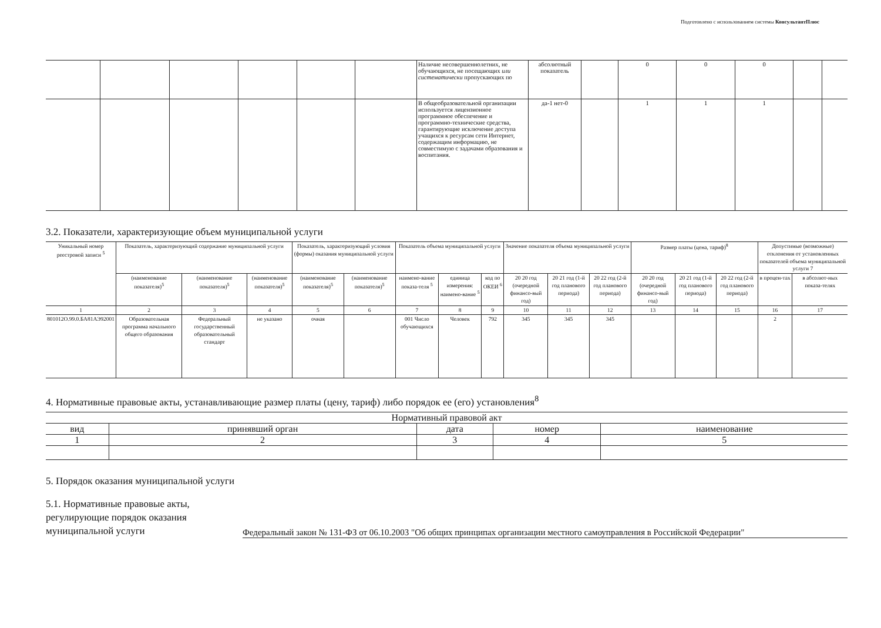Подготовлено с использованием системы КонсультантПлюс
| | | | | | | Наличие несовершеннолетних, не обучающихся, не посещающих или систематически пропускающих по | абсолютный показатель | | 0 | 0 | 0 | | |
| | | | | | | В общеобразовательной организации используется лицензионное программное обеспечение и программно-технические средства, гарантирующие исключение доступа учащихся к ресурсам сети Интернет, содержащим информацию, не совместимую с задачами образования и воспитания. | да-1 нет-0 | | 1 | 1 | 1 | | |
3.2. Показатели, характеризующие объем муниципальной услуги
| Уникальный номер реестровой записи <sup>5</sup> | Показатель, характеризующий содержание муниципальной услуги | | | Показатель, характеризующий условия (формы) оказания муниципальной услуги | | Показатель объема муниципальной услуги | | | Значение показателя объема муниципальной услуги | | | Размер платы (цена, тариф)<sup>8</sup> | | | Допустимые (возможные) отклонения от установленных показателей объема муниципальной услуги 7 | |
| --- | --- | --- | --- | --- | --- | --- | --- | --- | --- | --- | --- | --- | --- | --- | --- | --- |
| | (наименование показателя)<sup>5</sup> | (наименование показателя)<sup>5</sup> | (наименование показателя)<sup>5</sup> | (наименование показателя)<sup>5</sup> | (наименование показателя)<sup>5</sup> | наимено-вание показа-теля <sup>5</sup> | единица измерения: наимено-вание <sup>5</sup> | код по ОКЕИ <sup>6</sup> | 20 20 год (очередной финансо-вый год) | 20 21 год (1-й год планового периода) | 20 22 год (2-й год планового периода) | 20 20 год (очередной финансо-вый год) | 20 21 год (1-й год планового периода) | 20 22 год (2-й год планового периода) | в процен-тах | в абсолют-ных показа-телях |
| 1 | 2 | 3 | 4 | 5 | 6 | 7 | 8 | 9 | 10 | 11 | 12 | 13 | 14 | 15 | 16 | 17 |
| 801012О.99.0.БА81АЭ92001 | Образовательная программа начального общего образования | Федеральный государственный образовательный стандарт | не указано | очная | | 001 Число обучающихся | Человек | 792 | 345 | 345 | 345 | | | | 2 | |
4. Нормативные правовые акты, устанавливающие размер платы (цену, тариф) либо порядок ее (его) установления<sup>8</sup>
| Нормативный правовой акт | | | | |
| --- | --- | --- | --- | --- |
| вид | принявший орган | дата | номер | наименование |
| 1 | 2 | 3 | 4 | 5 |
5. Порядок оказания муниципальной услуги
5.1. Нормативные правовые акты, регулирующие порядок оказания муниципальной услуги
Федеральный закон № 131-ФЗ от 06.10.2003 "Об общих принципах организации местного самоуправления в Российской Федерации"